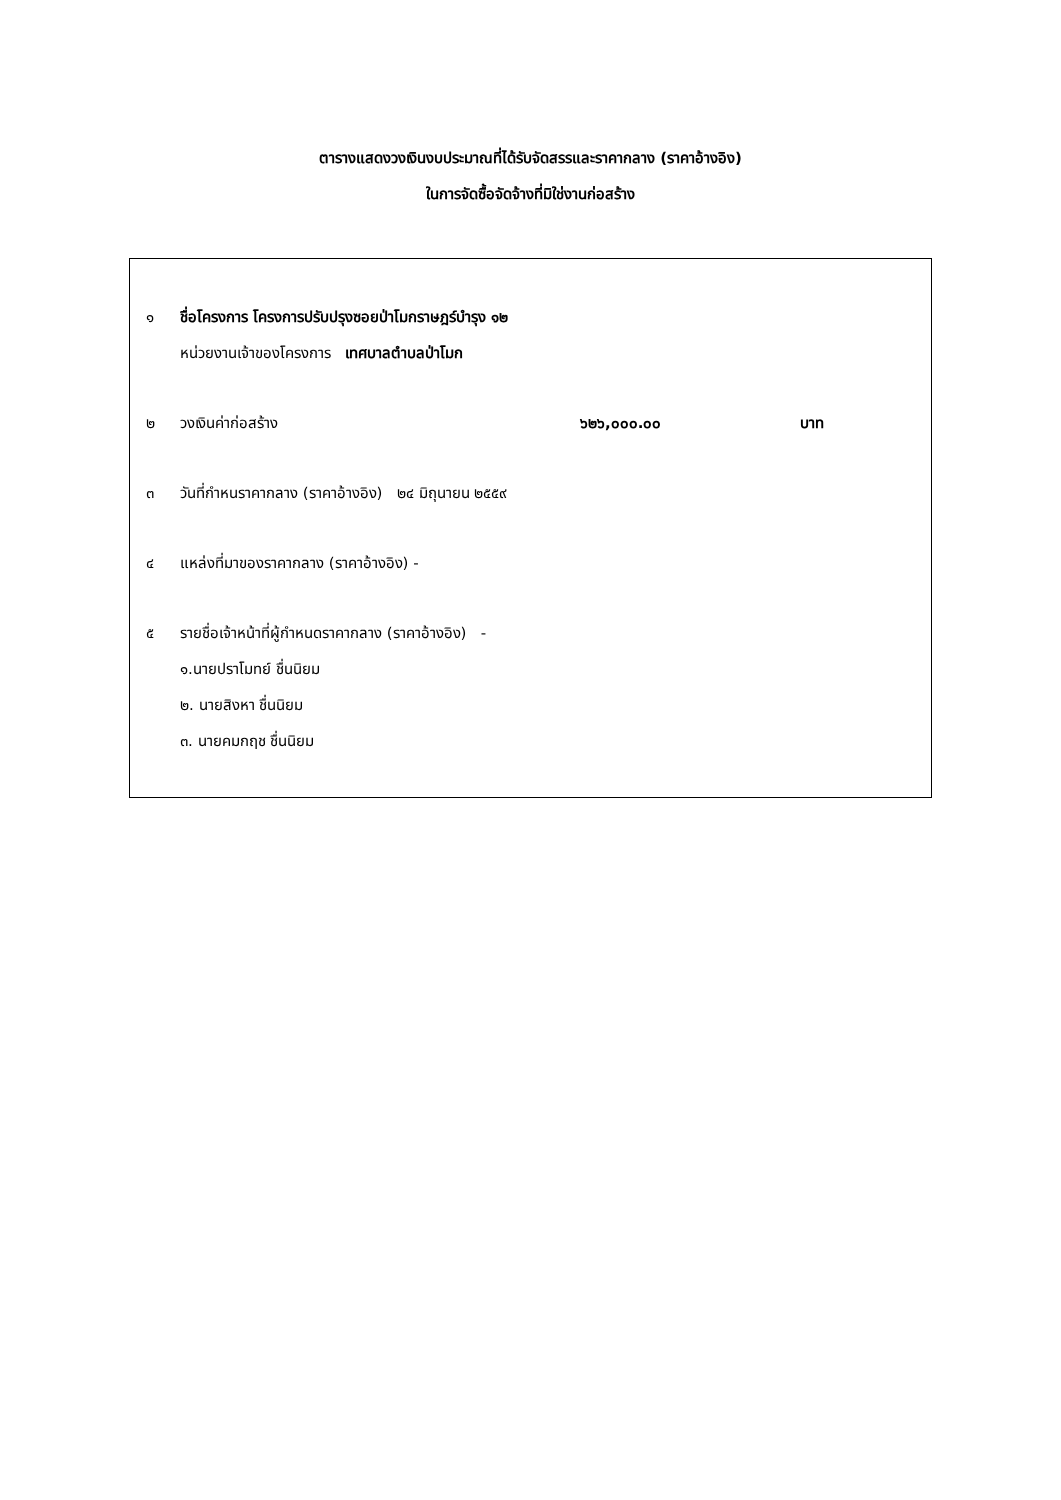ตารางแสดงวงเงินงบประมาณที่ได้รับจัดสรรและราคากลาง (ราคาอ้างอิง)
ในการจัดซื้อจัดจ้างที่มิใช่งานก่อสร้าง
๑ ชื่อโครงการ โครงการปรับปรุงซอยป่าโมกราษฎร์บำรุง ๑๒
หน่วยงานเจ้าของโครงการ เทศบาลตำบลป่าโมก
๒ วงเงินค่าก่อสร้าง ๖๒๖,๐๐๐.๐๐ บาท
๓ วันที่กำหนราคากลาง (ราคาอ้างอิง) ๒๔ มิถุนายน ๒๕๕๙
๔ แหล่งที่มาของราคากลาง (ราคาอ้างอิง) -
๕ รายชื่อเจ้าหน้าที่ผู้กำหนดราคากลาง (ราคาอ้างอิง) -
๑.นายปราโมทย์ ชื่นนิยม
๒. นายสิงหา ชื่นนิยม
๓. นายคมกฤช ชื่นนิยม